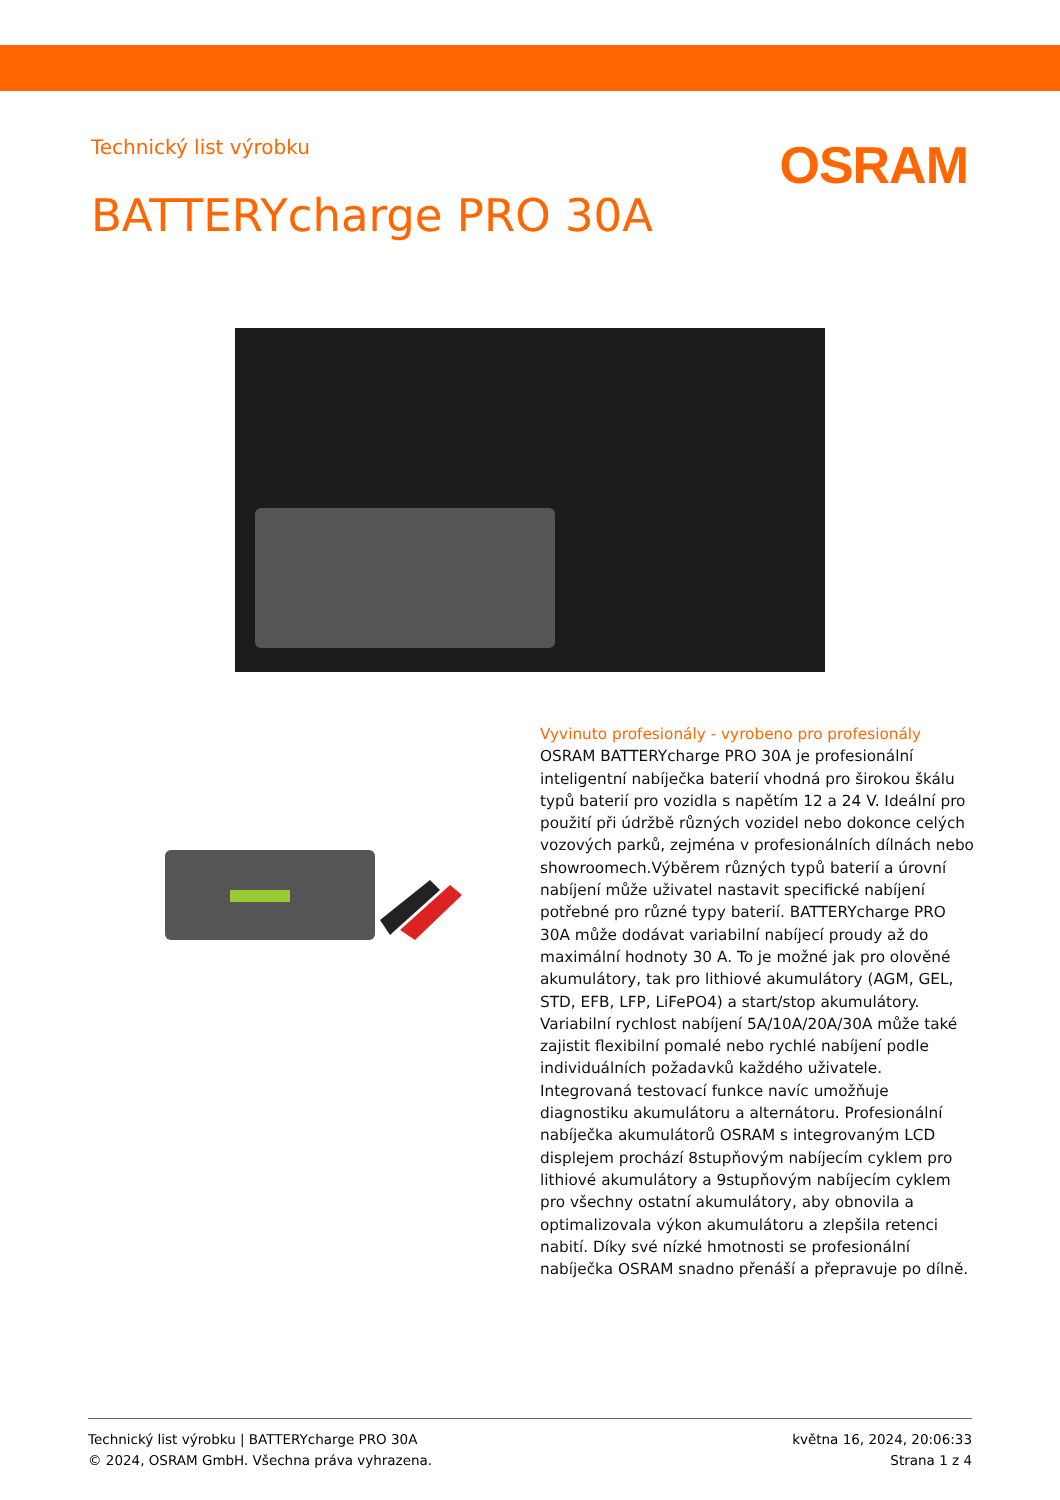Technický list výrobku
OSRAM
BATTERYcharge PRO 30A
Vyvinuto profesionály - vyrobeno pro profesionály
OSRAM BATTERYcharge PRO 30A je profesionální inteligentní nabíječka baterií vhodná pro širokou škálu typů baterií pro vozidla s napětím 12 a 24 V. Ideální pro použití při údržbě různých vozidel nebo dokonce celých vozových parků, zejména v profesionálních dílnách nebo showroomech.Výběrem různých typů baterií a úrovní nabíjení může uživatel nastavit specifické nabíjení potřebné pro různé typy baterií. BATTERYcharge PRO 30A může dodávat variabilní nabíjecí proudy až do maximální hodnoty 30 A. To je možné jak pro olověné akumulátory, tak pro lithiové akumulátory (AGM, GEL, STD, EFB, LFP, LiFePO4) a start/stop akumulátory. Variabilní rychlost nabíjení 5A/10A/20A/30A může také zajistit flexibilní pomalé nebo rychlé nabíjení podle individuálních požadavků každého uživatele. Integrovaná testovací funkce navíc umožňuje diagnostiku akumulátoru a alternátoru. Profesionální nabíječka akumulátorů OSRAM s integrovaným LCD displejem prochází 8stupňovým nabíjecím cyklem pro lithiové akumulátory a 9stupňovým nabíjecím cyklem pro všechny ostatní akumulátory, aby obnovila a optimalizovala výkon akumulátoru a zlepšila retenci nabití. Díky své nízké hmotnosti se profesionální nabíječka OSRAM snadno přenáší a přepravuje po dílně.
Technický list výrobku | BATTERYcharge PRO 30A
© 2024, OSRAM GmbH. Všechna práva vyhrazena.
května 16, 2024, 20:06:33
Strana 1 z 4